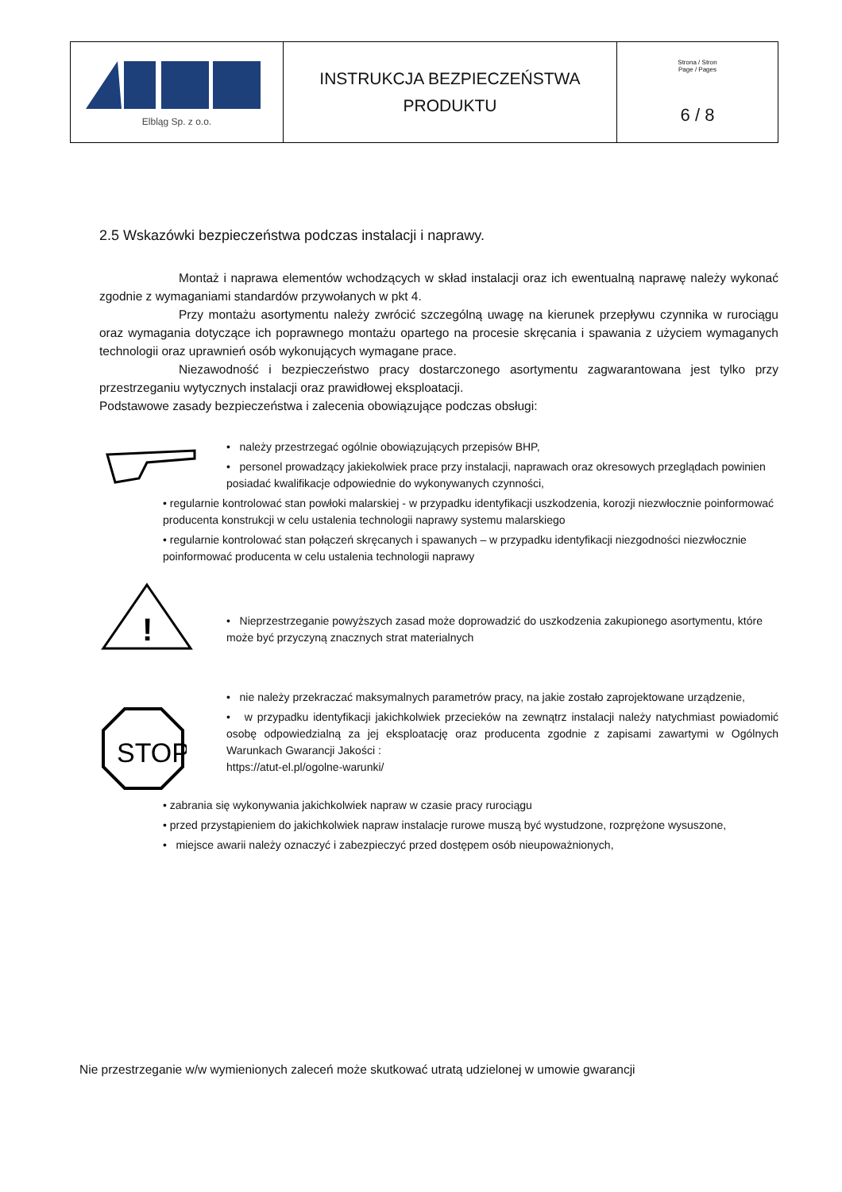| Elbląg Sp. z o.o. | INSTRUKCJA BEZPIECZEŃSTWA PRODUKTU | Strona / Stron Page / Pages 6 / 8 |
2.5 Wskazówki bezpieczeństwa podczas instalacji i naprawy.
Montaż i naprawa elementów wchodzących w skład instalacji oraz ich ewentualną naprawę należy wykonać zgodnie z wymaganiami standardów przywołanych w pkt 4.
Przy montażu asortymentu należy zwrócić szczególną uwagę na kierunek przepływu czynnika w rurociągu oraz wymagania dotyczące ich poprawnego montażu opartego na procesie skręcania i spawania z użyciem wymaganych technologii oraz uprawnień osób wykonujących wymagane prace.
Niezawodność i bezpieczeństwo pracy dostarczonego asortymentu zagwarantowana jest tylko przy przestrzeganiu wytycznych instalacji oraz prawidłowej eksploatacji.
Podstawowe zasady bezpieczeństwa i zalecenia obowiązujące podczas obsługi:
• należy przestrzegać ogólnie obowiązujących przepisów BHP,
• personel prowadzący jakiekolwiek prace przy instalacji, naprawach oraz okresowych przeglądach powinien posiadać kwalifikacje odpowiednie do wykonywanych czynności,
• regularnie kontrolować stan powłoki malarskiej - w przypadku identyfikacji uszkodzenia, korozji niezwłocznie poinformować producenta konstrukcji w celu ustalenia technologii naprawy systemu malarskiego
• regularnie kontrolować stan połączeń skręcanych i spawanych – w przypadku identyfikacji niezgodności niezwłocznie poinformować producenta w celu ustalenia technologii naprawy
!
• Nieprzestrzeganie powyższych zasad może doprowadzić do uszkodzenia zakupionego asortymentu, które może być przyczyną znacznych strat materialnych
STOP
• nie należy przekraczać maksymalnych parametrów pracy, na jakie zostało zaprojektowane urządzenie,
• w przypadku identyfikacji jakichkolwiek przecieków na zewnątrz instalacji należy natychmiast powiadomić osobę odpowiedzialną za jej eksploatację oraz producenta zgodnie z zapisami zawartymi w Ogólnych Warunkach Gwarancji Jakości :
https://atut-el.pl/ogolne-warunki/
• zabrania się wykonywania jakichkolwiek napraw w czasie pracy rurociągu
• przed przystąpieniem do jakichkolwiek napraw instalacje rurowe muszą być wystudzone, rozprężone wysuszone,
• miejsce awarii należy oznaczyć i zabezpieczyć przed dostępem osób nieupoważnionych,
Nie przestrzeganie w/w wymienionych zaleceń może skutkować utratą udzielonej w umowie gwarancji